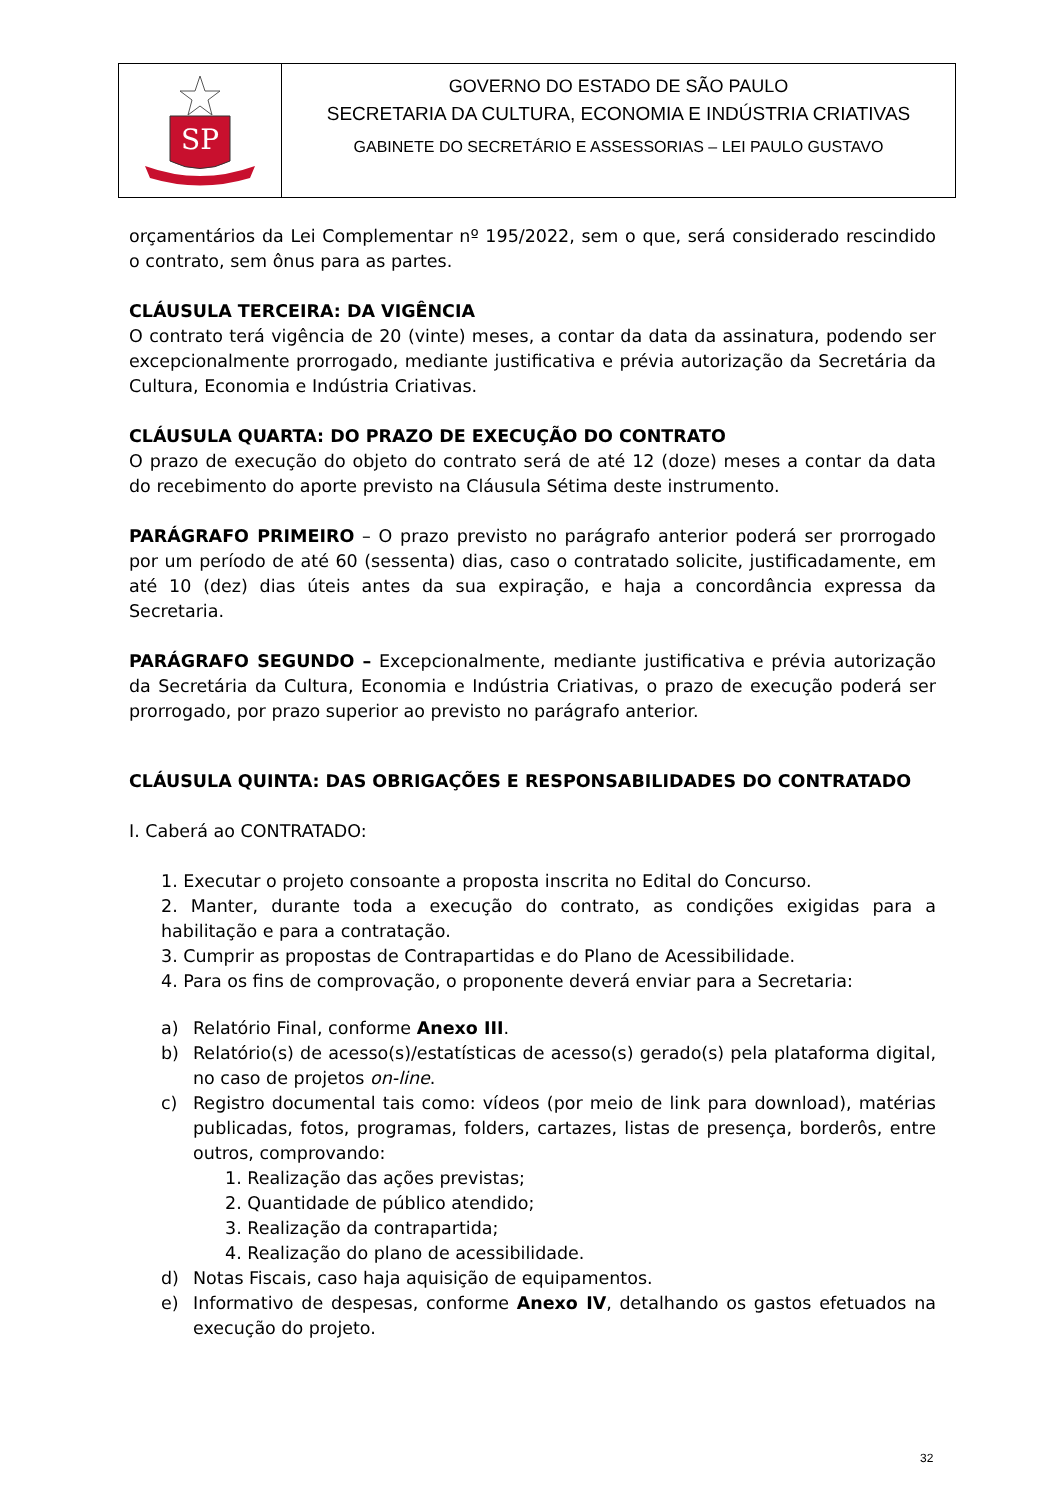SP
GOVERNO DO ESTADO DE SÃO PAULO
SECRETARIA DA CULTURA, ECONOMIA E INDÚSTRIA CRIATIVAS
GABINETE DO SECRETÁRIO E ASSESSORIAS – LEI PAULO GUSTAVO
orçamentários da Lei Complementar nº 195/2022, sem o que, será considerado rescindido o contrato, sem ônus para as partes.
CLÁUSULA TERCEIRA: DA VIGÊNCIA
O contrato terá vigência de 20 (vinte) meses, a contar da data da assinatura, podendo ser excepcionalmente prorrogado, mediante justificativa e prévia autorização da Secretária da Cultura, Economia e Indústria Criativas.
CLÁUSULA QUARTA: DO PRAZO DE EXECUÇÃO DO CONTRATO
O prazo de execução do objeto do contrato será de até 12 (doze) meses a contar da data do recebimento do aporte previsto na Cláusula Sétima deste instrumento.
PARÁGRAFO PRIMEIRO – O prazo previsto no parágrafo anterior poderá ser prorrogado por um período de até 60 (sessenta) dias, caso o contratado solicite, justificadamente, em até 10 (dez) dias úteis antes da sua expiração, e haja a concordância expressa da Secretaria.
PARÁGRAFO SEGUNDO – Excepcionalmente, mediante justificativa e prévia autorização da Secretária da Cultura, Economia e Indústria Criativas, o prazo de execução poderá ser prorrogado, por prazo superior ao previsto no parágrafo anterior.
CLÁUSULA QUINTA: DAS OBRIGAÇÕES E RESPONSABILIDADES DO CONTRATADO
I. Caberá ao CONTRATADO:
1. Executar o projeto consoante a proposta inscrita no Edital do Concurso.
2. Manter, durante toda a execução do contrato, as condições exigidas para a habilitação e para a contratação.
3. Cumprir as propostas de Contrapartidas e do Plano de Acessibilidade.
4. Para os fins de comprovação, o proponente deverá enviar para a Secretaria:
a) Relatório Final, conforme Anexo III.
b) Relatório(s) de acesso(s)/estatísticas de acesso(s) gerado(s) pela plataforma digital, no caso de projetos on-line.
c) Registro documental tais como: vídeos (por meio de link para download), matérias publicadas, fotos, programas, folders, cartazes, listas de presença, borderôs, entre outros, comprovando:
1. Realização das ações previstas;
2. Quantidade de público atendido;
3. Realização da contrapartida;
4. Realização do plano de acessibilidade.
d) Notas Fiscais, caso haja aquisição de equipamentos.
e) Informativo de despesas, conforme Anexo IV, detalhando os gastos efetuados na execução do projeto.
32